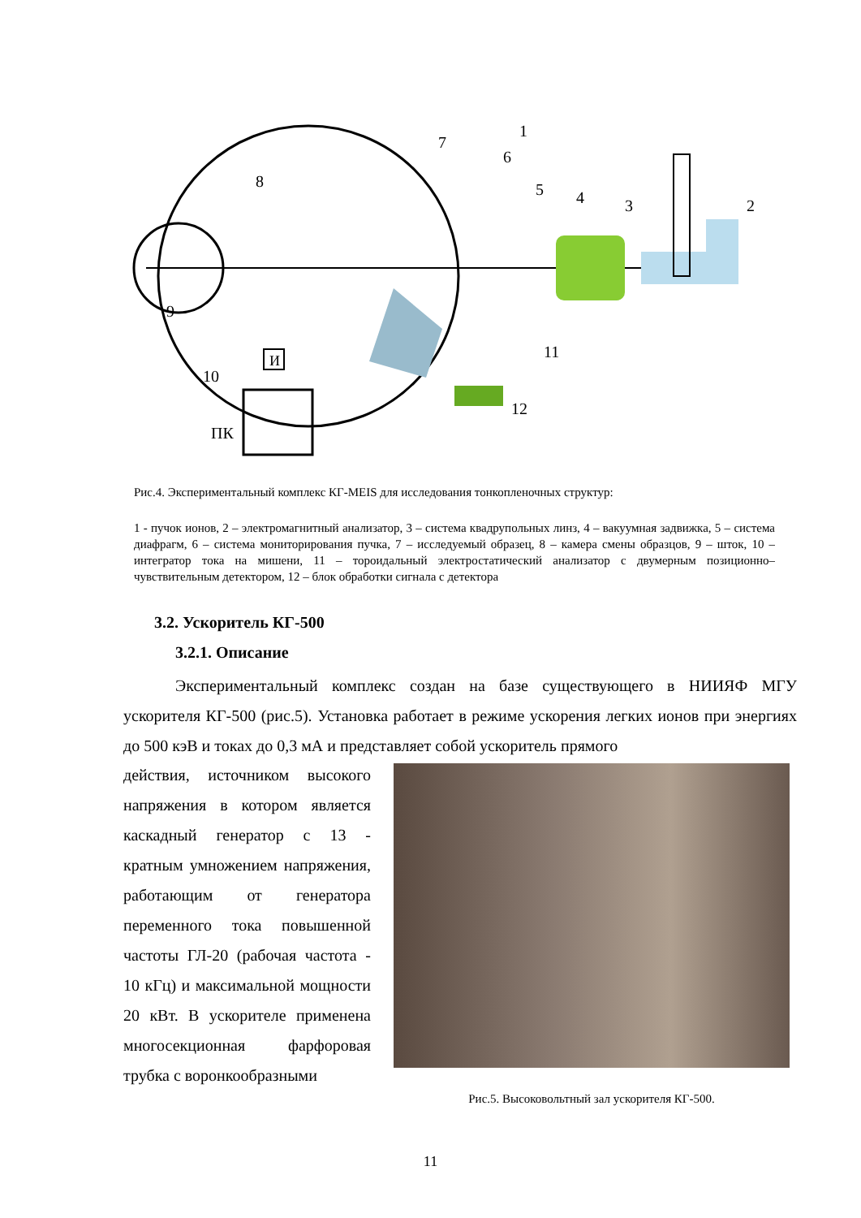1
2
3
4
5
6
7
8
9
10
11
12
И
ПК
Рис.4. Экспериментальный комплекс КГ-MEIS для исследования тонкопленочных структур:
1 - пучок ионов, 2 – электромагнитный анализатор, 3 – система квадрупольных линз, 4 – вакуумная задвижка, 5 – система диафрагм, 6 – система мониторирования пучка, 7 – исследуемый образец, 8 – камера смены образцов, 9 – шток, 10 – интегратор тока на мишени, 11 – тороидальный электростатический анализатор с двумерным позиционно–чувствительным детектором, 12 – блок обработки сигнала с детектора
3.2. Ускоритель КГ-500
3.2.1. Описание
Экспериментальный комплекс создан на базе существующего в НИИЯФ МГУ ускорителя КГ-500 (рис.5). Установка работает в режиме ускорения легких ионов при энергиях до 500 кэВ и токах до 0,3 мА и представляет собой ускоритель прямого
действия, источником высокого напряжения в котором является каскадный генератор с 13 - кратным умножением напряжения, работающим от генератора переменного тока повышенной частоты ГЛ-20 (рабочая частота - 10 кГц) и максимальной мощности 20 кВт. В ускорителе применена многосекционная фарфоровая трубка с воронкообразными
Рис.5. Высоковольтный зал ускорителя КГ-500.
11